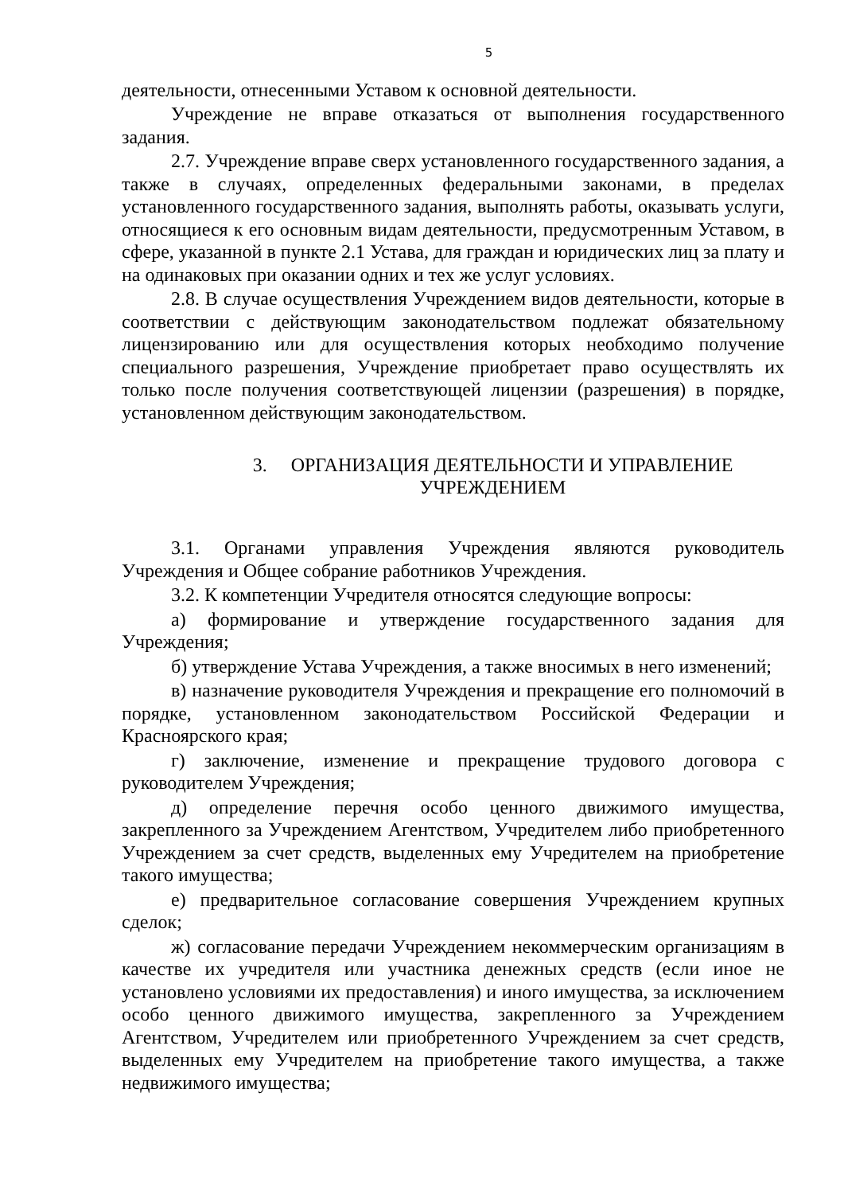5
деятельности, отнесенными Уставом к основной деятельности.
Учреждение не вправе отказаться от выполнения государственного задания.
2.7. Учреждение вправе сверх установленного государственного задания, а также в случаях, определенных федеральными законами, в пределах установленного государственного задания, выполнять работы, оказывать услуги, относящиеся к его основным видам деятельности, предусмотренным Уставом, в сфере, указанной в пункте 2.1 Устава, для граждан и юридических лиц за плату и на одинаковых при оказании одних и тех же услуг условиях.
2.8. В случае осуществления Учреждением видов деятельности, которые в соответствии с действующим законодательством подлежат обязательному лицензированию или для осуществления которых необходимо получение специального разрешения, Учреждение приобретает право осуществлять их только после получения соответствующей лицензии (разрешения) в порядке, установленном действующим законодательством.
3. ОРГАНИЗАЦИЯ ДЕЯТЕЛЬНОСТИ И УПРАВЛЕНИЕ
УЧРЕЖДЕНИЕМ
3.1. Органами управления Учреждения являются руководитель Учреждения и Общее собрание работников Учреждения.
3.2. К компетенции Учредителя относятся следующие вопросы:
а) формирование и утверждение государственного задания для Учреждения;
б) утверждение Устава Учреждения, а также вносимых в него изменений;
в) назначение руководителя Учреждения и прекращение его полномочий в порядке, установленном законодательством Российской Федерации и Красноярского края;
г) заключение, изменение и прекращение трудового договора с руководителем Учреждения;
д) определение перечня особо ценного движимого имущества, закрепленного за Учреждением Агентством, Учредителем либо приобретенного Учреждением за счет средств, выделенных ему Учредителем на приобретение такого имущества;
е) предварительное согласование совершения Учреждением крупных сделок;
ж) согласование передачи Учреждением некоммерческим организациям в качестве их учредителя или участника денежных средств (если иное не установлено условиями их предоставления) и иного имущества, за исключением особо ценного движимого имущества, закрепленного за Учреждением Агентством, Учредителем или приобретенного Учреждением за счет средств, выделенных ему Учредителем на приобретение такого имущества, а также недвижимого имущества;